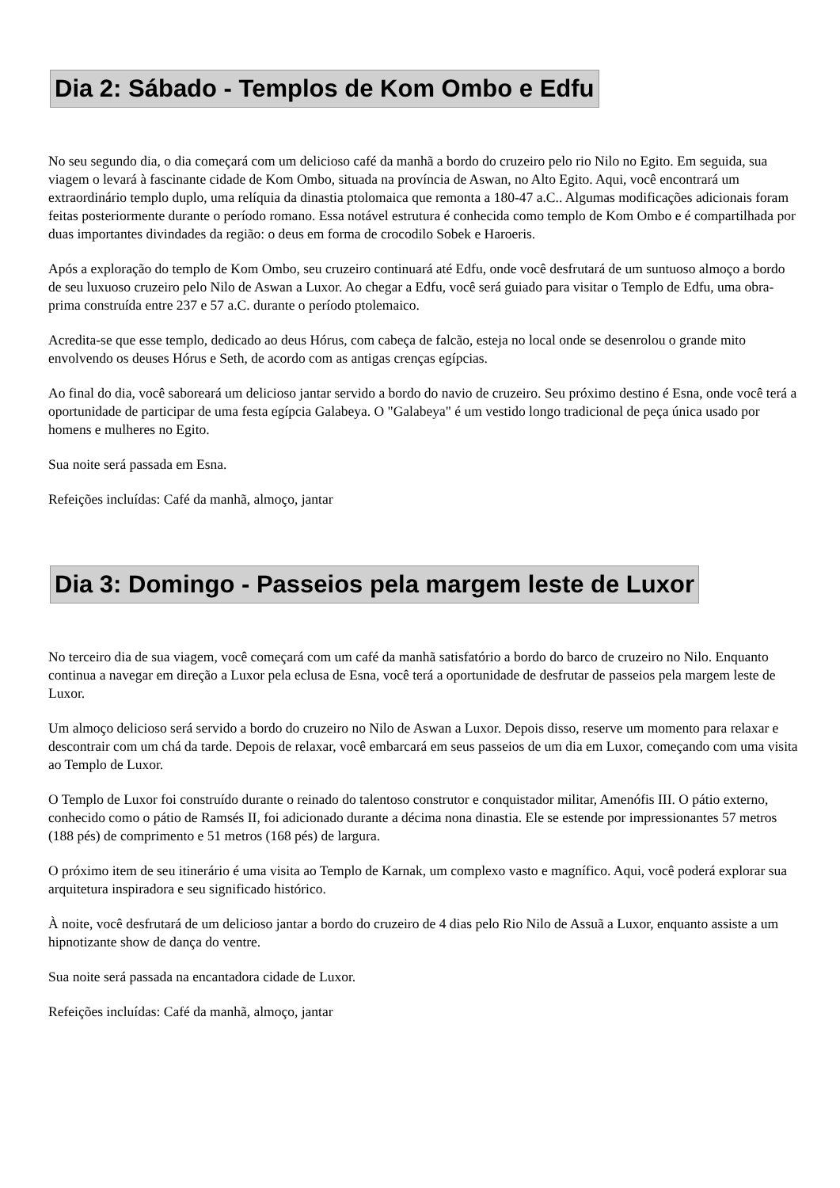Dia 2: Sábado - Templos de Kom Ombo e Edfu
No seu segundo dia, o dia começará com um delicioso café da manhã a bordo do cruzeiro pelo rio Nilo no Egito. Em seguida, sua viagem o levará à fascinante cidade de Kom Ombo, situada na província de Aswan, no Alto Egito. Aqui, você encontrará um extraordinário templo duplo, uma relíquia da dinastia ptolomaica que remonta a 180-47 a.C.. Algumas modificações adicionais foram feitas posteriormente durante o período romano. Essa notável estrutura é conhecida como templo de Kom Ombo e é compartilhada por duas importantes divindades da região: o deus em forma de crocodilo Sobek e Haroeris.
Após a exploração do templo de Kom Ombo, seu cruzeiro continuará até Edfu, onde você desfrutará de um suntuoso almoço a bordo de seu luxuoso cruzeiro pelo Nilo de Aswan a Luxor. Ao chegar a Edfu, você será guiado para visitar o Templo de Edfu, uma obra-prima construída entre 237 e 57 a.C. durante o período ptolemaico.
Acredita-se que esse templo, dedicado ao deus Hórus, com cabeça de falcão, esteja no local onde se desenrolou o grande mito envolvendo os deuses Hórus e Seth, de acordo com as antigas crenças egípcias.
Ao final do dia, você saboreará um delicioso jantar servido a bordo do navio de cruzeiro. Seu próximo destino é Esna, onde você terá a oportunidade de participar de uma festa egípcia Galabeya. O "Galabeya" é um vestido longo tradicional de peça única usado por homens e mulheres no Egito.
Sua noite será passada em Esna.
Refeições incluídas: Café da manhã, almoço, jantar
Dia 3: Domingo - Passeios pela margem leste de Luxor
No terceiro dia de sua viagem, você começará com um café da manhã satisfatório a bordo do barco de cruzeiro no Nilo. Enquanto continua a navegar em direção a Luxor pela eclusa de Esna, você terá a oportunidade de desfrutar de passeios pela margem leste de Luxor.
Um almoço delicioso será servido a bordo do cruzeiro no Nilo de Aswan a Luxor. Depois disso, reserve um momento para relaxar e descontrair com um chá da tarde. Depois de relaxar, você embarcará em seus passeios de um dia em Luxor, começando com uma visita ao Templo de Luxor.
O Templo de Luxor foi construído durante o reinado do talentoso construtor e conquistador militar, Amenófis III. O pátio externo, conhecido como o pátio de Ramsés II, foi adicionado durante a décima nona dinastia. Ele se estende por impressionantes 57 metros (188 pés) de comprimento e 51 metros (168 pés) de largura.
O próximo item de seu itinerário é uma visita ao Templo de Karnak, um complexo vasto e magnífico. Aqui, você poderá explorar sua arquitetura inspiradora e seu significado histórico.
À noite, você desfrutará de um delicioso jantar a bordo do cruzeiro de 4 dias pelo Rio Nilo de Assuã a Luxor, enquanto assiste a um hipnotizante show de dança do ventre.
Sua noite será passada na encantadora cidade de Luxor.
Refeições incluídas: Café da manhã, almoço, jantar